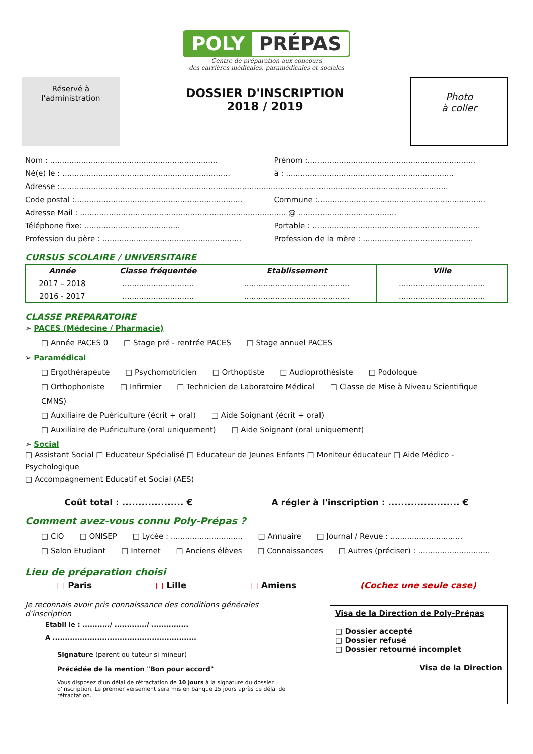POLY PRÉPAS
Centre de préparation aux concours
des carrières médicales, paramédicales et sociales
Réservé à
l'administration
DOSSIER D'INSCRIPTION
2018 / 2019
Photo
à coller
Nom : ...................................................................... Prénom :......................................................................
Né(e) le : ...................................................................... à : ......................................................................
Adresse :..................................................................................................................................................................
Code postal :...................................................................... Commune :......................................................................
Adresse Mail : ...................................................................................... @ .........................................
Téléphone fixe: ........................................ Portable : ......................................................................
Profession du père : .......................................................... Profession de la mère : ..............................................
CURSUS SCOLAIRE / UNIVERSITAIRE
| Année | Classe fréquentée | Etablissement | Ville |
| --- | --- | --- | --- |
| 2017 – 2018 | .............................. | ............................................ | .................................... |
| 2016 - 2017 | .............................. | ............................................ | .................................... |
CLASSE PREPARATOIRE
➢ PACES (Médecine / Pharmacie)
□ Année PACES 0 □ Stage pré - rentrée PACES □ Stage annuel PACES
➢ Paramédical
□ Ergothérapeute □ Psychomotricien □ Orthoptiste □ Audioprothésiste □ Podologue
□ Orthophoniste □ Infirmier □ Technicien de Laboratoire Médical □ Classe de Mise à Niveau Scientifique CMNS)
□ Auxiliaire de Puériculture (écrit + oral) □ Aide Soignant (écrit + oral)
□ Auxiliaire de Puériculture (oral uniquement) □ Aide Soignant (oral uniquement)
➢ Social
□ Assistant Social □ Educateur Spécialisé □ Educateur de Jeunes Enfants □ Moniteur éducateur □ Aide Médico - Psychologique
□ Accompagnement Educatif et Social (AES)
Coût total : ................... € A régler à l'inscription : ...................... €
Comment avez-vous connu Poly-Prépas ?
□ CIO □ ONISEP □ Lycée : .............................. □ Annuaire □ Journal / Revue : ..............................
□ Salon Etudiant □ Internet □ Anciens élèves □ Connaissances □ Autres (préciser) : ..............................
Lieu de préparation choisi
□ Paris □ Lille □ Amiens (Cochez une seule case)
Je reconnais avoir pris connaissance des conditions générales d'inscription
Etabli le : .........../ ............./ ...............
A ..........................................................
Signature (parent ou tuteur si mineur)
Précédée de la mention "Bon pour accord"
Vous disposez d'un délai de rétractation de 10 jours à la signature du dossier d'inscription. Le premier versement sera mis en banque 15 jours après ce délai de rétractation.
Visa de la Direction de Poly-Prépas
□ Dossier accepté
□ Dossier refusé
□ Dossier retourné incomplet
Visa de la Direction